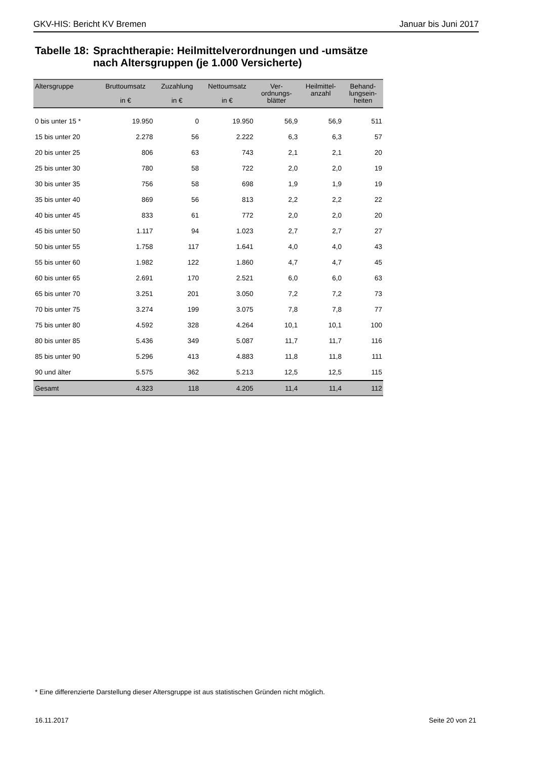GKV-HIS: Bericht KV Bremen Januar bis Juni 2017
Tabelle 18: Sprachtherapie: Heilmittelverordnungen und -umsätze
nach Altersgruppen (je 1.000 Versicherte)
| Altersgruppe | Bruttoumsatz in € | Zuzahlung in € | Nettoumsatz in € | Ver- ordnungs- blätter | Heilmittel- anzahl | Behand- lungsein- heiten |
| --- | --- | --- | --- | --- | --- | --- |
| 0 bis unter 15 * | 19.950 | 0 | 19.950 | 56,9 | 56,9 | 511 |
| 15 bis unter 20 | 2.278 | 56 | 2.222 | 6,3 | 6,3 | 57 |
| 20 bis unter 25 | 806 | 63 | 743 | 2,1 | 2,1 | 20 |
| 25 bis unter 30 | 780 | 58 | 722 | 2,0 | 2,0 | 19 |
| 30 bis unter 35 | 756 | 58 | 698 | 1,9 | 1,9 | 19 |
| 35 bis unter 40 | 869 | 56 | 813 | 2,2 | 2,2 | 22 |
| 40 bis unter 45 | 833 | 61 | 772 | 2,0 | 2,0 | 20 |
| 45 bis unter 50 | 1.117 | 94 | 1.023 | 2,7 | 2,7 | 27 |
| 50 bis unter 55 | 1.758 | 117 | 1.641 | 4,0 | 4,0 | 43 |
| 55 bis unter 60 | 1.982 | 122 | 1.860 | 4,7 | 4,7 | 45 |
| 60 bis unter 65 | 2.691 | 170 | 2.521 | 6,0 | 6,0 | 63 |
| 65 bis unter 70 | 3.251 | 201 | 3.050 | 7,2 | 7,2 | 73 |
| 70 bis unter 75 | 3.274 | 199 | 3.075 | 7,8 | 7,8 | 77 |
| 75 bis unter 80 | 4.592 | 328 | 4.264 | 10,1 | 10,1 | 100 |
| 80 bis unter 85 | 5.436 | 349 | 5.087 | 11,7 | 11,7 | 116 |
| 85 bis unter 90 | 5.296 | 413 | 4.883 | 11,8 | 11,8 | 111 |
| 90 und älter | 5.575 | 362 | 5.213 | 12,5 | 12,5 | 115 |
| Gesamt | 4.323 | 118 | 4.205 | 11,4 | 11,4 | 112 |
* Eine differenzierte Darstellung dieser Altersgruppe ist aus statistischen Gründen nicht möglich.
16.11.2017 Seite 20 von 21